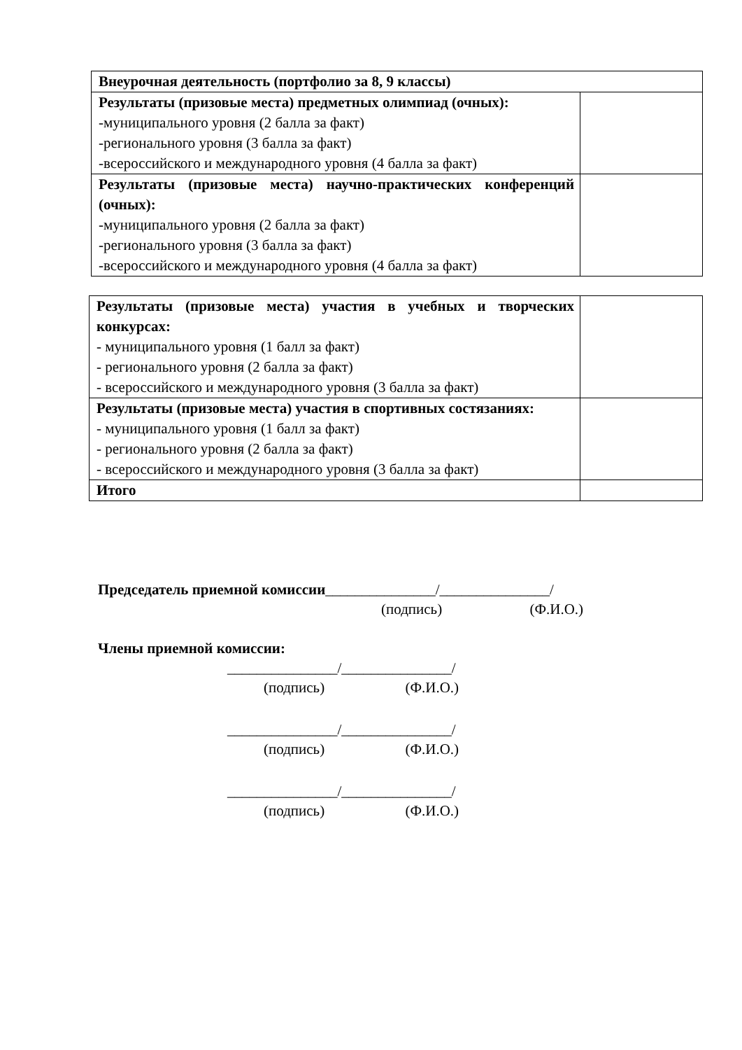| Внеурочная деятельность (портфолио за 8, 9 классы) | |
| Результаты (призовые места) предметных олимпиад (очных): -муниципального уровня (2 балла за факт) -регионального уровня (3 балла за факт) -всероссийского и международного уровня (4 балла за факт) | |
| Результаты (призовые места) научно-практических конференций (очных): -муниципального уровня (2 балла за факт) -регионального уровня (3 балла за факт) -всероссийского и международного уровня (4 балла за факт) | |
| Результаты (призовые места) участия в учебных и творческих конкурсах: - муниципального уровня (1 балл за факт) - регионального уровня (2 балла за факт) - всероссийского и международного уровня (3 балла за факт) | |
| Результаты (призовые места) участия в спортивных состязаниях: - муниципального уровня (1 балл за факт) - регионального уровня (2 балла за факт) - всероссийского и международного уровня (3 балла за факт) | |
| Итого | |
Председатель приемной комиссии_______________/_______________/
(подпись) (Ф.И.О.)
Члены приемной комиссии:
_______________/_______________/
(подпись) (Ф.И.О.)
_______________/_______________/
(подпись) (Ф.И.О.)
_______________/_______________/
(подпись) (Ф.И.О.)